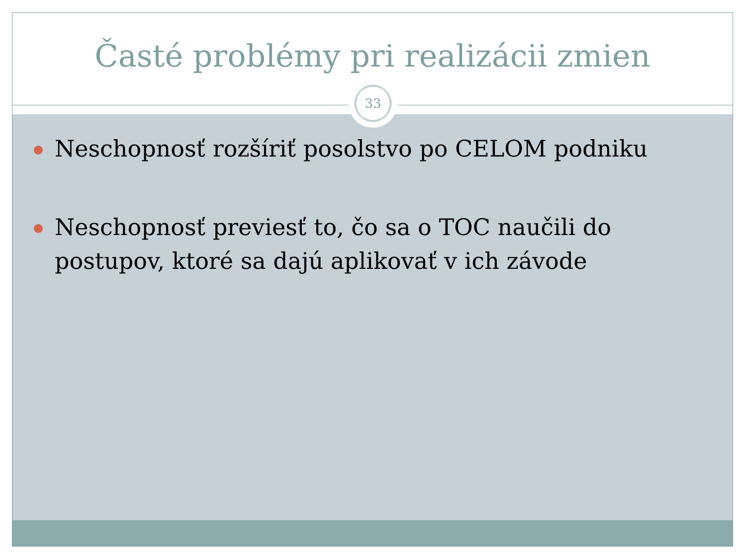Časté problémy pri realizácii zmien
33
Neschopnosť rozšíriť posolstvo po CELOM podniku
Neschopnosť previesť to, čo sa o TOC naučili do postupov, ktoré sa dajú aplikovať v ich závode